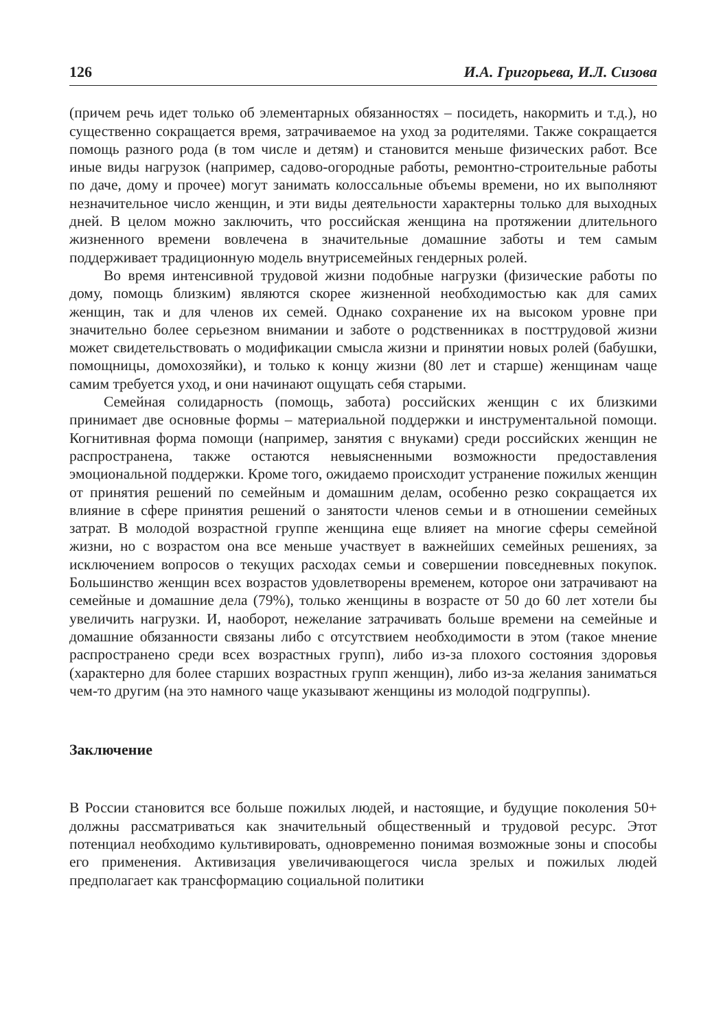126 И.А. Григорьева, И.Л. Сизова
(причем речь идет только об элементарных обязанностях – посидеть, накормить и т.д.), но существенно сокращается время, затрачиваемое на уход за родителями. Также сокращается помощь разного рода (в том числе и детям) и становится меньше физических работ. Все иные виды нагрузок (например, садово-огородные работы, ремонтно-строительные работы по даче, дому и прочее) могут занимать колоссальные объемы времени, но их выполняют незначительное число женщин, и эти виды деятельности характерны только для выходных дней. В целом можно заключить, что российская женщина на протяжении длительного жизненного времени вовлечена в значительные домашние заботы и тем самым поддерживает традиционную модель внутрисемейных гендерных ролей.
Во время интенсивной трудовой жизни подобные нагрузки (физические работы по дому, помощь близким) являются скорее жизненной необходимостью как для самих женщин, так и для членов их семей. Однако сохранение их на высоком уровне при значительно более серьезном внимании и заботе о родственниках в посттрудовой жизни может свидетельствовать о модификации смысла жизни и принятии новых ролей (бабушки, помощницы, домохозяйки), и только к концу жизни (80 лет и старше) женщинам чаще самим требуется уход, и они начинают ощущать себя старыми.
Семейная солидарность (помощь, забота) российских женщин с их близкими принимает две основные формы – материальной поддержки и инструментальной помощи. Когнитивная форма помощи (например, занятия с внуками) среди российских женщин не распространена, также остаются невыясненными возможности предоставления эмоциональной поддержки. Кроме того, ожидаемо происходит устранение пожилых женщин от принятия решений по семейным и домашним делам, особенно резко сокращается их влияние в сфере принятия решений о занятости членов семьи и в отношении семейных затрат. В молодой возрастной группе женщина еще влияет на многие сферы семейной жизни, но с возрастом она все меньше участвует в важнейших семейных решениях, за исключением вопросов о текущих расходах семьи и совершении повседневных покупок. Большинство женщин всех возрастов удовлетворены временем, которое они затрачивают на семейные и домашние дела (79%), только женщины в возрасте от 50 до 60 лет хотели бы увеличить нагрузки. И, наоборот, нежелание затрачивать больше времени на семейные и домашние обязанности связаны либо с отсутствием необходимости в этом (такое мнение распространено среди всех возрастных групп), либо из-за плохого состояния здоровья (характерно для более старших возрастных групп женщин), либо из-за желания заниматься чем-то другим (на это намного чаще указывают женщины из молодой подгруппы).
Заключение
В России становится все больше пожилых людей, и настоящие, и будущие поколения 50+ должны рассматриваться как значительный общественный и трудовой ресурс. Этот потенциал необходимо культивировать, одновременно понимая возможные зоны и способы его применения. Активизация увеличивающегося числа зрелых и пожилых людей предполагает как трансформацию социальной политики